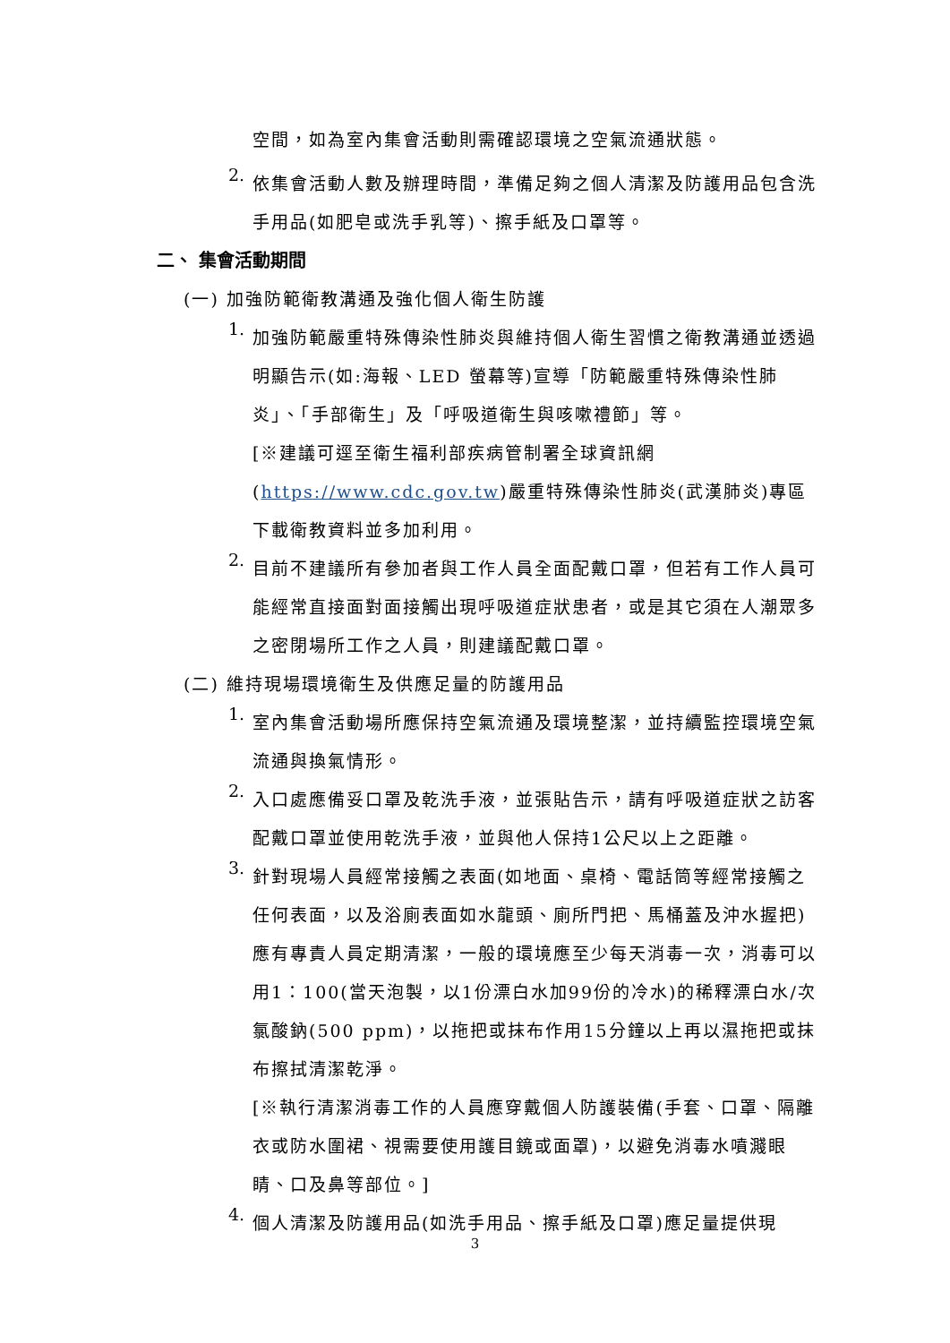空間，如為室內集會活動則需確認環境之空氣流通狀態。
2.
依集會活動人數及辦理時間，準備足夠之個人清潔及防護用品包含洗手用品(如肥皂或洗手乳等)、擦手紙及口罩等。
二、 集會活動期間
(一) 加強防範衛教溝通及強化個人衛生防護
1.
加強防範嚴重特殊傳染性肺炎與維持個人衛生習慣之衛教溝通並透過明顯告示(如:海報、LED 螢幕等)宣導「防範嚴重特殊傳染性肺炎」、「手部衛生」及「呼吸道衛生與咳嗽禮節」等。
[※建議可逕至衛生福利部疾病管制署全球資訊網(https://www.cdc.gov.tw)嚴重特殊傳染性肺炎(武漢肺炎)專區下載衛教資料並多加利用。
2.
目前不建議所有參加者與工作人員全面配戴口罩，但若有工作人員可能經常直接面對面接觸出現呼吸道症狀患者，或是其它須在人潮眾多之密閉場所工作之人員，則建議配戴口罩。
(二) 維持現場環境衛生及供應足量的防護用品
1.
室內集會活動場所應保持空氣流通及環境整潔，並持續監控環境空氣流通與換氣情形。
2.
入口處應備妥口罩及乾洗手液，並張貼告示，請有呼吸道症狀之訪客配戴口罩並使用乾洗手液，並與他人保持1公尺以上之距離。
3.
針對現場人員經常接觸之表面(如地面、桌椅、電話筒等經常接觸之任何表面，以及浴廁表面如水龍頭、廁所門把、馬桶蓋及沖水握把)應有專責人員定期清潔，一般的環境應至少每天消毒一次，消毒可以用1：100(當天泡製，以1份漂白水加99份的冷水)的稀釋漂白水/次氯酸鈉(500 ppm)，以拖把或抹布作用15分鐘以上再以濕拖把或抹布擦拭清潔乾淨。
[※執行清潔消毒工作的人員應穿戴個人防護裝備(手套、口罩、隔離衣或防水圍裙、視需要使用護目鏡或面罩)，以避免消毒水噴濺眼睛、口及鼻等部位。]
4.
個人清潔及防護用品(如洗手用品、擦手紙及口罩)應足量提供現
3